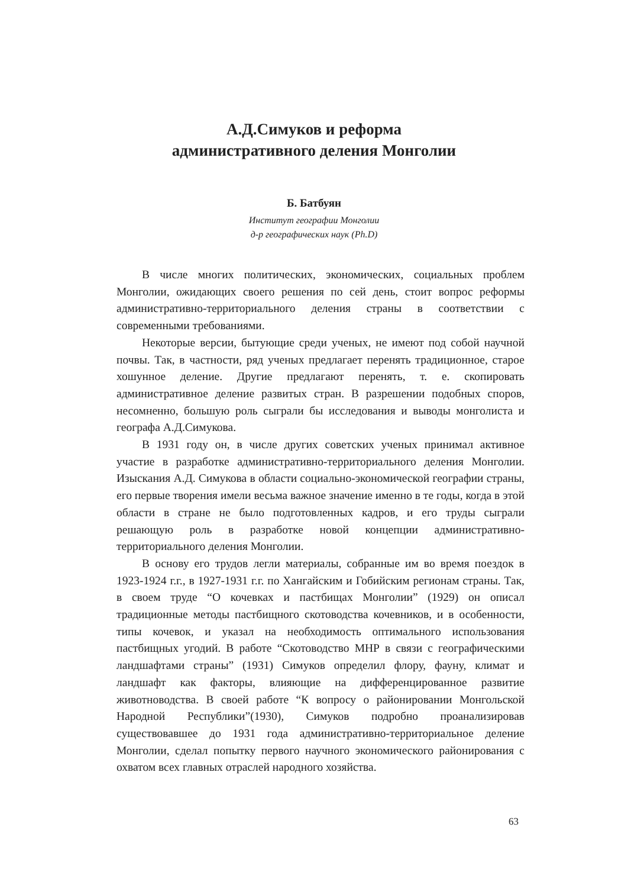А.Д.Симуков и реформа
административного деления Монголии
Б. Батбуян
Институт географии Монголии
д-р географических наук (Ph.D)
В числе многих политических, экономических, социальных проблем Монголии, ожидающих своего решения по сей день, стоит вопрос реформы административно-территориального деления страны в соответствии с современными требованиями.
Некоторые версии, бытующие среди ученых, не имеют под собой научной почвы. Так, в частности, ряд ученых предлагает перенять традиционное, старое хошунное деление. Другие предлагают перенять, т. е. скопировать административное деление развитых стран. В разрешении подобных споров, несомненно, большую роль сыграли бы исследования и выводы монголиста и географа А.Д.Симукова.
В 1931 году он, в числе других советских ученых принимал активное участие в разработке административно-территориального деления Монголии. Изыскания А.Д. Симукова в области социально-экономической географии страны, его первые творения имели весьма важное значение именно в те годы, когда в этой области в стране не было подготовленных кадров, и его труды сыграли решающую роль в разработке новой концепции административно-территориального деления Монголии.
В основу его трудов легли материалы, собранные им во время поездок в 1923-1924 г.г., в 1927-1931 г.г. по Хангайским и Гобийским регионам страны. Так, в своем труде “О кочевках и пастбищах Монголии” (1929) он описал традиционные методы пастбищного скотоводства кочевников, и в особенности, типы кочевок, и указал на необходимость оптимального использования пастбищных угодий. В работе “Скотоводство МНР в связи с географическими ландшафтами страны” (1931) Симуков определил флору, фауну, климат и ландшафт как факторы, влияющие на дифференцированное развитие животноводства. В своей работе “К вопросу о районировании Монгольской Народной Республики”(1930), Симуков подробно проанализировав существовавшее до 1931 года административно-территориальное деление Монголии, сделал попытку первого научного экономического районирования с охватом всех главных отраслей народного хозяйства.
63